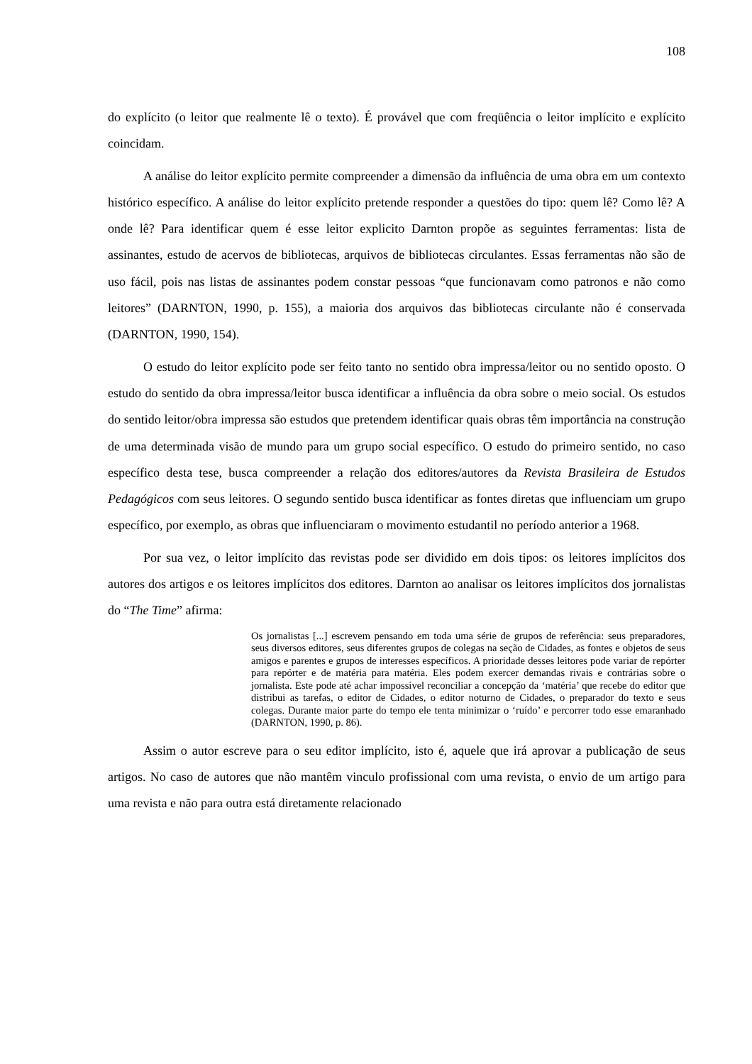108
do explícito (o leitor que realmente lê o texto). É provável que com freqüência o leitor implícito e explícito coincidam.
A análise do leitor explícito permite compreender a dimensão da influência de uma obra em um contexto histórico específico. A análise do leitor explícito pretende responder a questões do tipo: quem lê? Como lê? A onde lê? Para identificar quem é esse leitor explicito Darnton propõe as seguintes ferramentas: lista de assinantes, estudo de acervos de bibliotecas, arquivos de bibliotecas circulantes. Essas ferramentas não são de uso fácil, pois nas listas de assinantes podem constar pessoas “que funcionavam como patronos e não como leitores” (DARNTON, 1990, p. 155), a maioria dos arquivos das bibliotecas circulante não é conservada (DARNTON, 1990, 154).
O estudo do leitor explícito pode ser feito tanto no sentido obra impressa/leitor ou no sentido oposto. O estudo do sentido da obra impressa/leitor busca identificar a influência da obra sobre o meio social. Os estudos do sentido leitor/obra impressa são estudos que pretendem identificar quais obras têm importância na construção de uma determinada visão de mundo para um grupo social específico. O estudo do primeiro sentido, no caso específico desta tese, busca compreender a relação dos editores/autores da Revista Brasileira de Estudos Pedagógicos com seus leitores. O segundo sentido busca identificar as fontes diretas que influenciam um grupo específico, por exemplo, as obras que influenciaram o movimento estudantil no período anterior a 1968.
Por sua vez, o leitor implícito das revistas pode ser dividido em dois tipos: os leitores implícitos dos autores dos artigos e os leitores implícitos dos editores. Darnton ao analisar os leitores implícitos dos jornalistas do “The Time” afirma:
Os jornalistas [...] escrevem pensando em toda uma série de grupos de referência: seus preparadores, seus diversos editores, seus diferentes grupos de colegas na seção de Cidades, as fontes e objetos de seus amigos e parentes e grupos de interesses específicos. A prioridade desses leitores pode variar de repórter para repórter e de matéria para matéria. Eles podem exercer demandas rivais e contrárias sobre o jornalista. Este pode até achar impossível reconciliar a concepção da ‘matéria’ que recebe do editor que distribui as tarefas, o editor de Cidades, o editor noturno de Cidades, o preparador do texto e seus colegas. Durante maior parte do tempo ele tenta minimizar o ‘ruído’ e percorrer todo esse emaranhado (DARNTON, 1990, p. 86).
Assim o autor escreve para o seu editor implícito, isto é, aquele que irá aprovar a publicação de seus artigos. No caso de autores que não mantêm vinculo profissional com uma revista, o envio de um artigo para uma revista e não para outra está diretamente relacionado